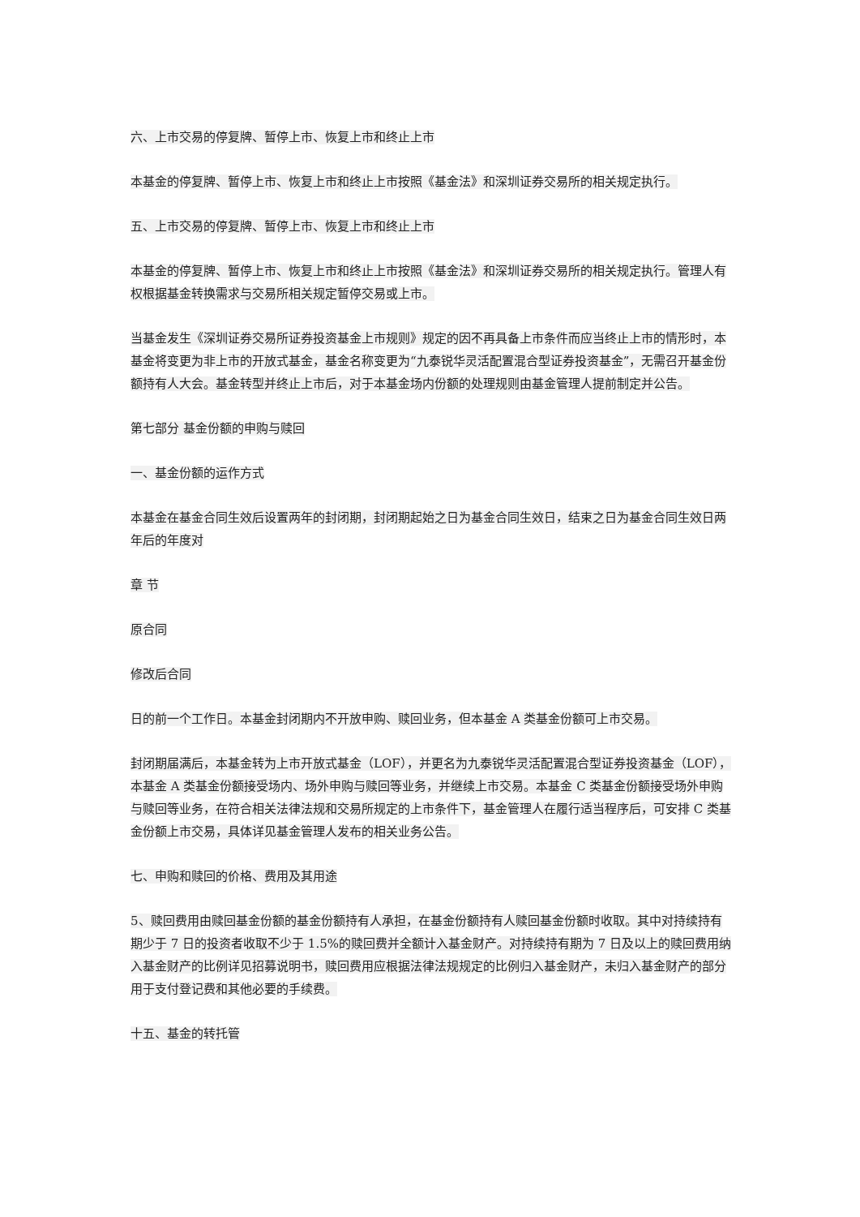六、上市交易的停复牌、暂停上市、恢复上市和终止上市
本基金的停复牌、暂停上市、恢复上市和终止上市按照《基金法》和深圳证券交易所的相关规定执行。
五、上市交易的停复牌、暂停上市、恢复上市和终止上市
本基金的停复牌、暂停上市、恢复上市和终止上市按照《基金法》和深圳证券交易所的相关规定执行。管理人有权根据基金转换需求与交易所相关规定暂停交易或上市。
当基金发生《深圳证券交易所证券投资基金上市规则》规定的因不再具备上市条件而应当终止上市的情形时，本基金将变更为非上市的开放式基金，基金名称变更为“九泰锐华灵活配置混合型证券投资基金”，无需召开基金份额持有人大会。基金转型并终止上市后，对于本基金场内份额的处理规则由基金管理人提前制定并公告。
第七部分 基金份额的申购与赎回
一、基金份额的运作方式
本基金在基金合同生效后设置两年的封闭期，封闭期起始之日为基金合同生效日，结束之日为基金合同生效日两年后的年度对
章 节
原合同
修改后合同
日的前一个工作日。本基金封闭期内不开放申购、赎回业务，但本基金 A 类基金份额可上市交易。
封闭期届满后，本基金转为上市开放式基金（LOF），并更名为九泰锐华灵活配置混合型证券投资基金（LOF），本基金 A 类基金份额接受场内、场外申购与赎回等业务，并继续上市交易。本基金 C 类基金份额接受场外申购与赎回等业务，在符合相关法律法规和交易所规定的上市条件下，基金管理人在履行适当程序后，可安排 C 类基金份额上市交易，具体详见基金管理人发布的相关业务公告。
七、申购和赎回的价格、费用及其用途
5、赎回费用由赎回基金份额的基金份额持有人承担，在基金份额持有人赎回基金份额时收取。其中对持续持有期少于 7 日的投资者收取不少于 1.5%的赎回费并全额计入基金财产。对持续持有期为 7 日及以上的赎回费用纳入基金财产的比例详见招募说明书，赎回费用应根据法律法规规定的比例归入基金财产，未归入基金财产的部分用于支付登记费和其他必要的手续费。
十五、基金的转托管